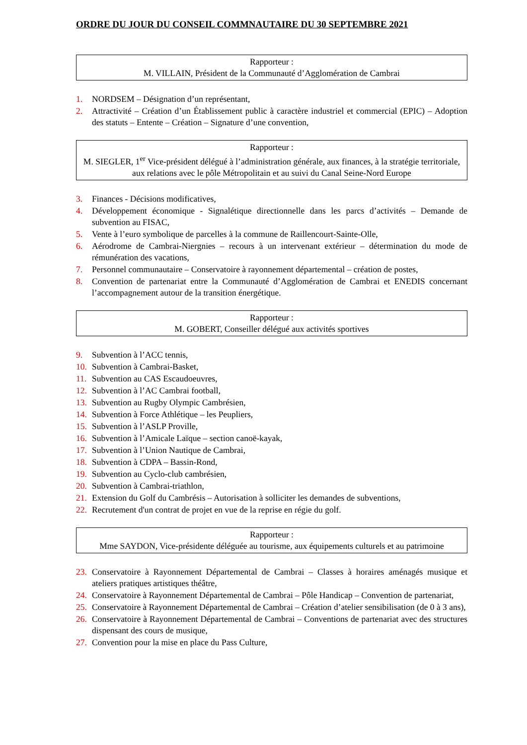ORDRE DU JOUR DU CONSEIL COMMNAUTAIRE DU 30 SEPTEMBRE 2021
Rapporteur :
M. VILLAIN, Président de la Communauté d’Agglomération de Cambrai
1. NORDSEM – Désignation d’un représentant,
2. Attractivité – Création d’un Établissement public à caractère industriel et commercial (EPIC) – Adoption des statuts – Entente – Création – Signature d’une convention,
Rapporteur :
M. SIEGLER, 1<sup>er</sup> Vice-président délégué à l’administration générale, aux finances, à la stratégie territoriale, aux relations avec le pôle Métropolitain et au suivi du Canal Seine-Nord Europe
3. Finances - Décisions modificatives,
4. Développement économique - Signalétique directionnelle dans les parcs d’activités – Demande de subvention au FISAC,
5. Vente à l’euro symbolique de parcelles à la commune de Raillencourt-Sainte-Olle,
6. Aérodrome de Cambrai-Niergnies – recours à un intervenant extérieur – détermination du mode de rémunération des vacations,
7. Personnel communautaire – Conservatoire à rayonnement départemental – création de postes,
8. Convention de partenariat entre la Communauté d’Agglomération de Cambrai et ENEDIS concernant l’accompagnement autour de la transition énergétique.
Rapporteur :
M. GOBERT, Conseiller délégué aux activités sportives
9. Subvention à l’ACC tennis,
10. Subvention à Cambrai-Basket,
11. Subvention au CAS Escaudoeuvres,
12. Subvention à l’AC Cambrai football,
13. Subvention au Rugby Olympic Cambrésien,
14. Subvention à Force Athlétique – les Peupliers,
15. Subvention à l’ASLP Proville,
16. Subvention à l’Amicale Laïque – section canoë-kayak,
17. Subvention à l’Union Nautique de Cambrai,
18. Subvention à CDPA – Bassin-Rond,
19. Subvention au Cyclo-club cambrésien,
20. Subvention à Cambrai-triathlon,
21. Extension du Golf du Cambrésis – Autorisation à solliciter les demandes de subventions,
22. Recrutement d'un contrat de projet en vue de la reprise en régie du golf.
Rapporteur :
Mme SAYDON, Vice-présidente déléguée au tourisme, aux équipements culturels et au patrimoine
23. Conservatoire à Rayonnement Départemental de Cambrai – Classes à horaires aménagés musique et ateliers pratiques artistiques théâtre,
24. Conservatoire à Rayonnement Départemental de Cambrai – Pôle Handicap – Convention de partenariat,
25. Conservatoire à Rayonnement Départemental de Cambrai – Création d’atelier sensibilisation (de 0 à 3 ans),
26. Conservatoire à Rayonnement Départemental de Cambrai – Conventions de partenariat avec des structures dispensant des cours de musique,
27. Convention pour la mise en place du Pass Culture,